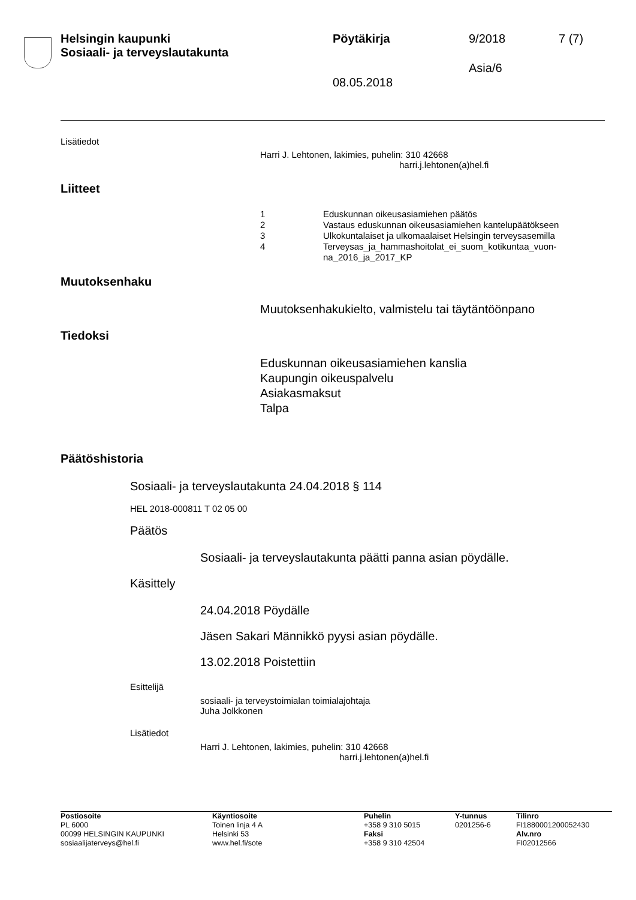Helsingin kaupunki
Sosiaali- ja terveyslautakunta
Pöytäkirja 9/2018 7 (7)
Asia/6
08.05.2018
Lisätiedot
Harri J. Lehtonen, lakimies, puhelin: 310 42668
harri.j.lehtonen(a)hel.fi
Liitteet
1 Eduskunnan oikeusasiamiehen päätös
2 Vastaus eduskunnan oikeusasiamiehen kantelupäätökseen
3 Ulkokuntalaiset ja ulkomaalaiset Helsingin terveysasemilla
4 Terveysas_ja_hammashoitolat_ei_suom_kotikuntaa_vuon-
na_2016_ja_2017_KP
Muutoksenhaku
Muutoksenhakukielto, valmistelu tai täytäntöönpano
Tiedoksi
Eduskunnan oikeusasiamiehen kanslia
Kaupungin oikeuspalvelu
Asiakasmaksut
Talpa
Päätöshistoria
Sosiaali- ja terveyslautakunta 24.04.2018 § 114
HEL 2018-000811 T 02 05 00
Päätös
Sosiaali- ja terveyslautakunta päätti panna asian pöydälle.
Käsittely
24.04.2018 Pöydälle
Jäsen Sakari Männikkö pyysi asian pöydälle.
13.02.2018 Poistettiin
Esittelijä
sosiaali- ja terveystoimialan toimialajohtaja
Juha Jolkkonen
Lisätiedot
Harri J. Lehtonen, lakimies, puhelin: 310 42668
harri.j.lehtonen(a)hel.fi
Postiosoite
PL 6000
00099 HELSINGIN KAUPUNKI
sosiaalijaterveys@hel.fi
Käyntiosoite
Toinen linja 4 A
Helsinki 53
www.hel.fi/sote
Puhelin
+358 9 310 5015
Faksi
+358 9 310 42504
Y-tunnus
0201256-6
Tilinro
FI1880001200052430
Alv.nro
FI02012566